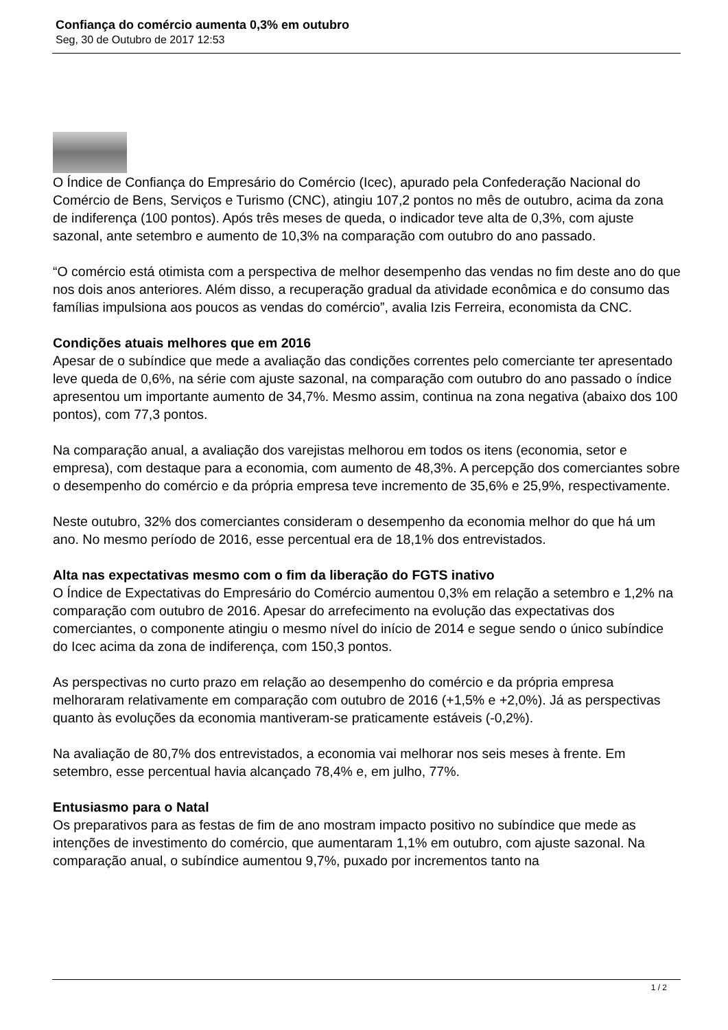Confiança do comércio aumenta 0,3% em outubro
Seg, 30 de Outubro de 2017 12:53
O Índice de Confiança do Empresário do Comércio (Icec), apurado pela Confederação Nacional do Comércio de Bens, Serviços e Turismo (CNC), atingiu 107,2 pontos no mês de outubro, acima da zona de indiferença (100 pontos). Após três meses de queda, o indicador teve alta de 0,3%, com ajuste sazonal, ante setembro e aumento de 10,3% na comparação com outubro do ano passado.
“O comércio está otimista com a perspectiva de melhor desempenho das vendas no fim deste ano do que nos dois anos anteriores. Além disso, a recuperação gradual da atividade econômica e do consumo das famílias impulsiona aos poucos as vendas do comércio”, avalia Izis Ferreira, economista da CNC.
Condições atuais melhores que em 2016
Apesar de o subíndice que mede a avaliação das condições correntes pelo comerciante ter apresentado leve queda de 0,6%, na série com ajuste sazonal, na comparação com outubro do ano passado o índice apresentou um importante aumento de 34,7%. Mesmo assim, continua na zona negativa (abaixo dos 100 pontos), com 77,3 pontos.
Na comparação anual, a avaliação dos varejistas melhorou em todos os itens (economia, setor e empresa), com destaque para a economia, com aumento de 48,3%. A percepção dos comerciantes sobre o desempenho do comércio e da própria empresa teve incremento de 35,6% e 25,9%, respectivamente.
Neste outubro, 32% dos comerciantes consideram o desempenho da economia melhor do que há um ano. No mesmo período de 2016, esse percentual era de 18,1% dos entrevistados.
Alta nas expectativas mesmo com o fim da liberação do FGTS inativo
O Índice de Expectativas do Empresário do Comércio aumentou 0,3% em relação a setembro e 1,2% na comparação com outubro de 2016. Apesar do arrefecimento na evolução das expectativas dos comerciantes, o componente atingiu o mesmo nível do início de 2014 e segue sendo o único subíndice do Icec acima da zona de indiferença, com 150,3 pontos.
As perspectivas no curto prazo em relação ao desempenho do comércio e da própria empresa melhoraram relativamente em comparação com outubro de 2016 (+1,5% e +2,0%). Já as perspectivas quanto às evoluções da economia mantiveram-se praticamente estáveis (-0,2%).
Na avaliação de 80,7% dos entrevistados, a economia vai melhorar nos seis meses à frente. Em setembro, esse percentual havia alcançado 78,4% e, em julho, 77%.
Entusiasmo para o Natal
Os preparativos para as festas de fim de ano mostram impacto positivo no subíndice que mede as intenções de investimento do comércio, que aumentaram 1,1% em outubro, com ajuste sazonal. Na comparação anual, o subíndice aumentou 9,7%, puxado por incrementos tanto na
1 / 2